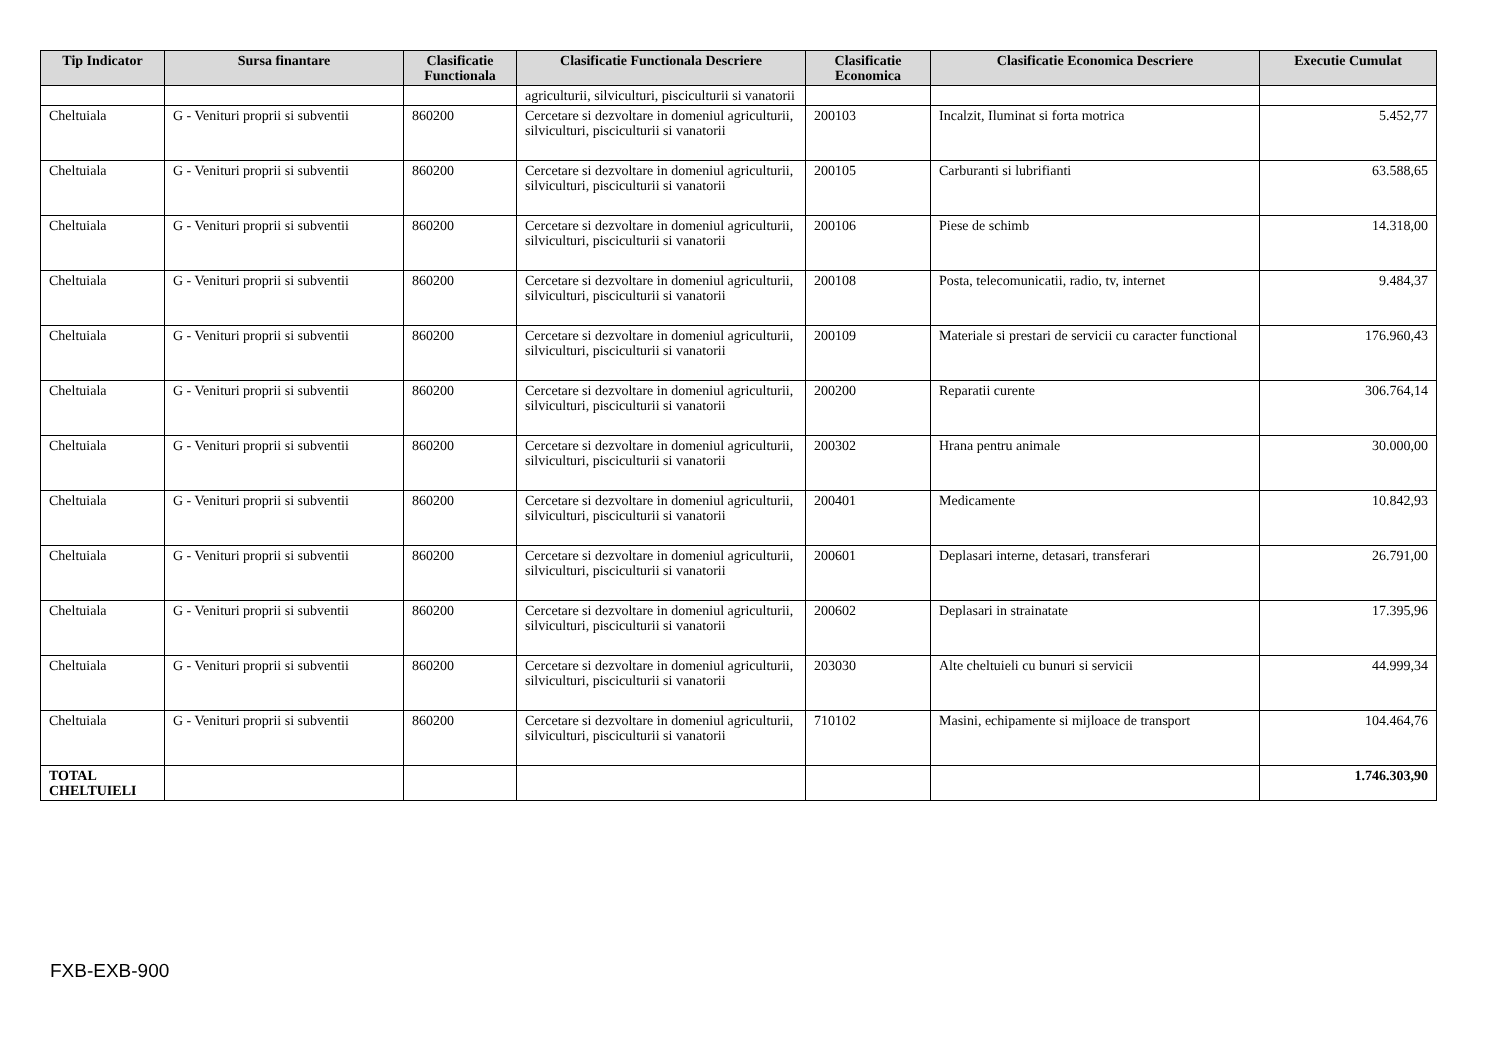| Tip Indicator | Sursa finantare | Clasificatie Functionala | Clasificatie Functionala Descriere | Clasificatie Economica | Clasificatie Economica Descriere | Executie Cumulat |
| --- | --- | --- | --- | --- | --- | --- |
| | | | agriculturii, silviculturi, pisciculturii si vanatorii | | | |
| Cheltuiala | G - Venituri proprii si subventii | 860200 | Cercetare si dezvoltare in domeniul agriculturii, silviculturi, pisciculturii si vanatorii | 200103 | Incalzit, Iluminat si forta motrica | 5.452,77 |
| Cheltuiala | G - Venituri proprii si subventii | 860200 | Cercetare si dezvoltare in domeniul agriculturii, silviculturi, pisciculturii si vanatorii | 200105 | Carburanti si lubrifianti | 63.588,65 |
| Cheltuiala | G - Venituri proprii si subventii | 860200 | Cercetare si dezvoltare in domeniul agriculturii, silviculturi, pisciculturii si vanatorii | 200106 | Piese de schimb | 14.318,00 |
| Cheltuiala | G - Venituri proprii si subventii | 860200 | Cercetare si dezvoltare in domeniul agriculturii, silviculturi, pisciculturii si vanatorii | 200108 | Posta, telecomunicatii, radio, tv, internet | 9.484,37 |
| Cheltuiala | G - Venituri proprii si subventii | 860200 | Cercetare si dezvoltare in domeniul agriculturii, silviculturi, pisciculturii si vanatorii | 200109 | Materiale si prestari de servicii cu caracter functional | 176.960,43 |
| Cheltuiala | G - Venituri proprii si subventii | 860200 | Cercetare si dezvoltare in domeniul agriculturii, silviculturi, pisciculturii si vanatorii | 200200 | Reparatii curente | 306.764,14 |
| Cheltuiala | G - Venituri proprii si subventii | 860200 | Cercetare si dezvoltare in domeniul agriculturii, silviculturi, pisciculturii si vanatorii | 200302 | Hrana pentru animale | 30.000,00 |
| Cheltuiala | G - Venituri proprii si subventii | 860200 | Cercetare si dezvoltare in domeniul agriculturii, silviculturi, pisciculturii si vanatorii | 200401 | Medicamente | 10.842,93 |
| Cheltuiala | G - Venituri proprii si subventii | 860200 | Cercetare si dezvoltare in domeniul agriculturii, silviculturi, pisciculturii si vanatorii | 200601 | Deplasari interne, detasari, transferari | 26.791,00 |
| Cheltuiala | G - Venituri proprii si subventii | 860200 | Cercetare si dezvoltare in domeniul agriculturii, silviculturi, pisciculturii si vanatorii | 200602 | Deplasari in strainatate | 17.395,96 |
| Cheltuiala | G - Venituri proprii si subventii | 860200 | Cercetare si dezvoltare in domeniul agriculturii, silviculturi, pisciculturii si vanatorii | 203030 | Alte cheltuieli cu bunuri si servicii | 44.999,34 |
| Cheltuiala | G - Venituri proprii si subventii | 860200 | Cercetare si dezvoltare in domeniul agriculturii, silviculturi, pisciculturii si vanatorii | 710102 | Masini, echipamente si mijloace de transport | 104.464,76 |
| TOTAL CHELTUIELI | | | | | | 1.746.303,90 |
FXB-EXB-900